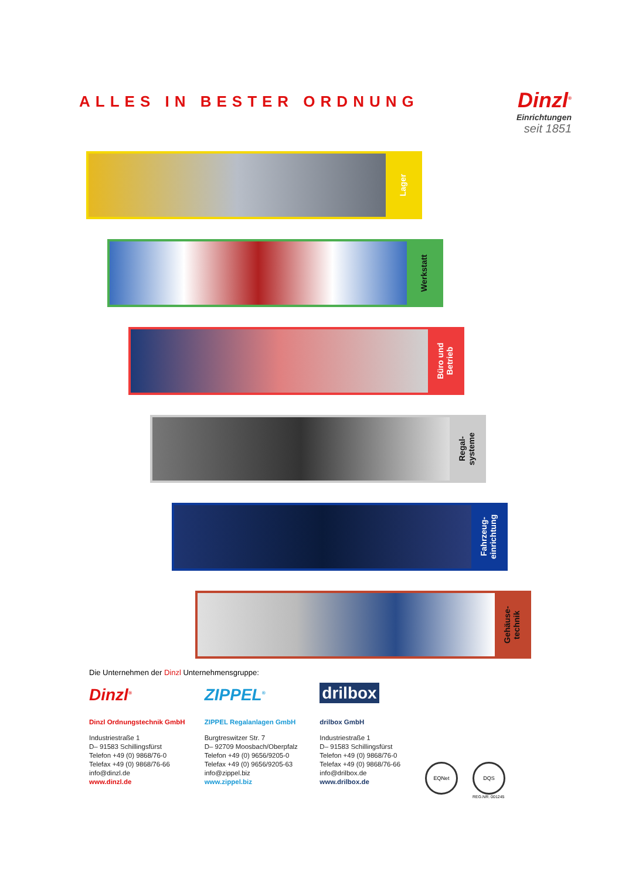ALLES IN BESTER ORDNUNG
Dinzl<sup>®</sup>
Einrichtungen
seit 1851
Lager
Werkstatt
Büro und
Betrieb
Regal-
systeme
Fahrzeug-
einrichtung
Gehäuse-
technik
Die Unternehmen der Dinzl Unternehmensgruppe:
Dinzl<sup>®</sup>
Dinzl Ordnungstechnik GmbH
Industriestraße 1
D– 91583 Schillingsfürst
Telefon +49 (0) 9868/76-0
Telefax +49 (0) 9868/76-66
info@dinzl.de
www.dinzl.de
ZIPPEL<sup>®</sup>
ZIPPEL Regalanlagen GmbH
Burgtreswitzer Str. 7
D– 92709 Moosbach/Oberpfalz
Telefon +49 (0) 9656/9205-0
Telefax +49 (0) 9656/9205-63
info@zippel.biz
www.zippel.biz
drilbox
drilbox GmbH
Industriestraße 1
D– 91583 Schillingsfürst
Telefon +49 (0) 9868/76-0
Telefax +49 (0) 9868/76-66
info@drilbox.de
www.drilbox.de
EQNet DQS
REG.NR. 001245